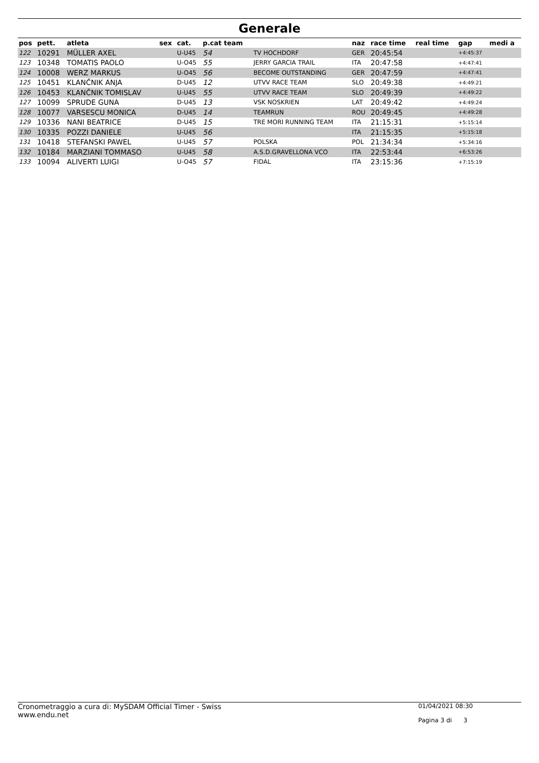Generale
| pos | pett. | atleta | sex | cat. | p.cat team | | naz | race time | real time | gap | medi a |
| --- | --- | --- | --- | --- | --- | --- | --- | --- | --- | --- | --- |
| 122 | 10291 | MÜLLER AXEL | | U-U45 | 54 | TV HOCHDORF | GER | 20:45:54 | | +4:45:37 | |
| 123 | 10348 | TOMATIS PAOLO | | U-O45 | 55 | JERRY GARCIA TRAIL | ITA | 20:47:58 | | +4:47:41 | |
| 124 | 10008 | WERZ MARKUS | | U-O45 | 56 | BECOME OUTSTANDING | GER | 20:47:59 | | +4:47:41 | |
| 125 | 10451 | KLANČNIK ANJA | | D-U45 | 12 | UTVV RACE TEAM | SLO | 20:49:38 | | +4:49:21 | |
| 126 | 10453 | KLANČNIK TOMISLAV | | U-U45 | 55 | UTVV RACE TEAM | SLO | 20:49:39 | | +4:49:22 | |
| 127 | 10099 | SPRUDE GUNA | | D-U45 | 13 | VSK NOSKRIEN | LAT | 20:49:42 | | +4:49:24 | |
| 128 | 10077 | VARSESCU MONICA | | D-U45 | 14 | TEAMRUN | ROU | 20:49:45 | | +4:49:28 | |
| 129 | 10336 | NANI BEATRICE | | D-U45 | 15 | TRE MORI RUNNING TEAM | ITA | 21:15:31 | | +5:15:14 | |
| 130 | 10335 | POZZI DANIELE | | U-U45 | 56 | | ITA | 21:15:35 | | +5:15:18 | |
| 131 | 10418 | STEFANSKI PAWEL | | U-U45 | 57 | POLSKA | POL | 21:34:34 | | +5:34:16 | |
| 132 | 10184 | MARZIANI TOMMASO | | U-U45 | 58 | A.S.D.GRAVELLONA VCO | ITA | 22:53:44 | | +6:53:26 | |
| 133 | 10094 | ALIVERTI LUIGI | | U-O45 | 57 | FIDAL | ITA | 23:15:36 | | +7:15:19 | |
Cronometraggio a cura di: MySDAM Official Timer - Swiss
www.endu.net
01/04/2021 08:30
Pagina 3 di 3